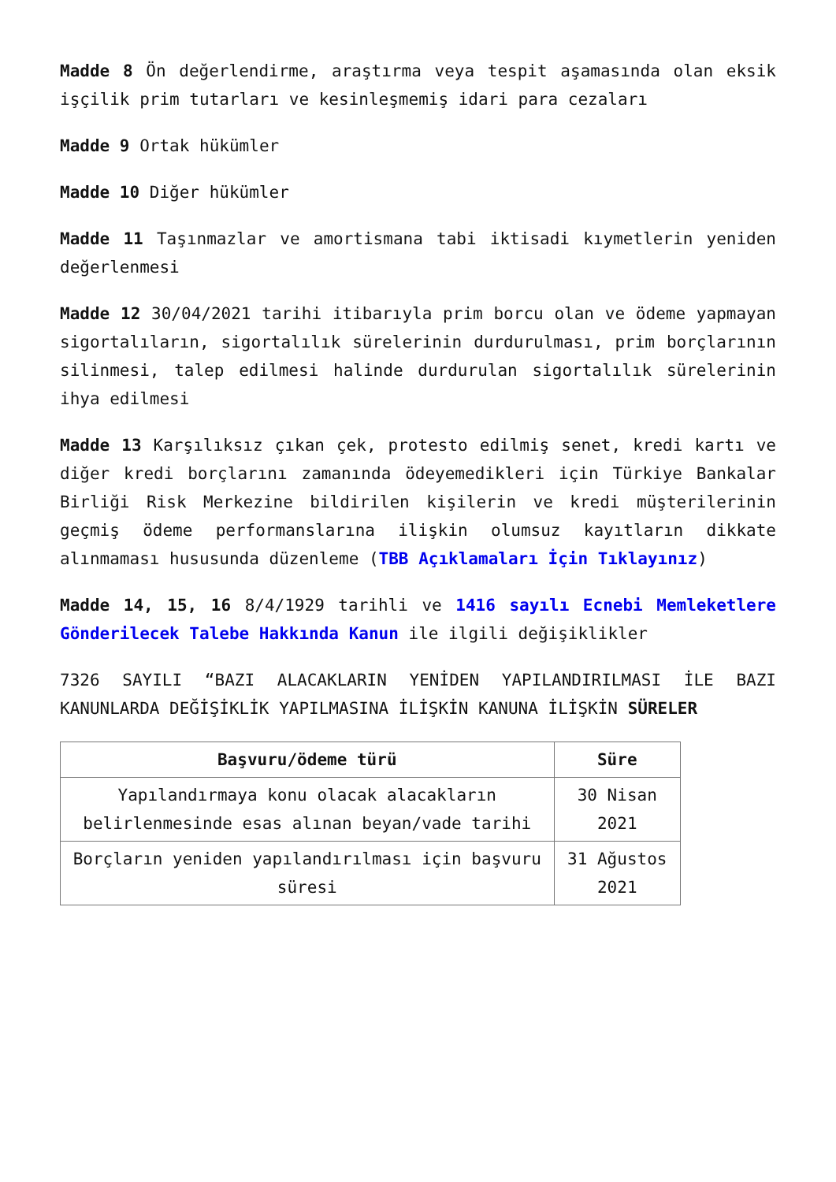Madde 8 Ön değerlendirme, araştırma veya tespit aşamasında olan eksik işçilik prim tutarları ve kesinleşmemiş idari para cezaları
Madde 9 Ortak hükümler
Madde 10 Diğer hükümler
Madde 11 Taşınmazlar ve amortismana tabi iktisadi kıymetlerin yeniden değerlenmesi
Madde 12 30/04/2021 tarihi itibarıyla prim borcu olan ve ödeme yapmayan sigortalıların, sigortalılık sürelerinin durdurulması, prim borçlarının silinmesi, talep edilmesi halinde durdurulan sigortalılık sürelerinin ihya edilmesi
Madde 13 Karşılıksız çıkan çek, protesto edilmiş senet, kredi kartı ve diğer kredi borçlarını zamanında ödeyemedikleri için Türkiye Bankalar Birliği Risk Merkezine bildirilen kişilerin ve kredi müşterilerinin geçmiş ödeme performanslarına ilişkin olumsuz kayıtların dikkate alınmaması hususunda düzenleme (TBB Açıklamaları İçin Tıklayınız)
Madde 14, 15, 16 8/4/1929 tarihli ve 1416 sayılı Ecnebi Memleketlere Gönderilecek Talebe Hakkında Kanun ile ilgili değişiklikler
7326 SAYILI “BAZI ALACAKLARIN YENİDEN YAPILANDIRILMASI İLE BAZI KANUNLARDA DEĞİŞİKLİK YAPILMASINA İLİŞKİN KANUNA İLİŞKİN SÜRELER
| Başvuru/ödeme türü | Süre |
| --- | --- |
| Yapılandırmaya konu olacak alacakların belirlenmesinde esas alınan beyan/vade tarihi | 30 Nisan 2021 |
| Borçların yeniden yapılandırılması için başvuru süresi | 31 Ağustos 2021 |